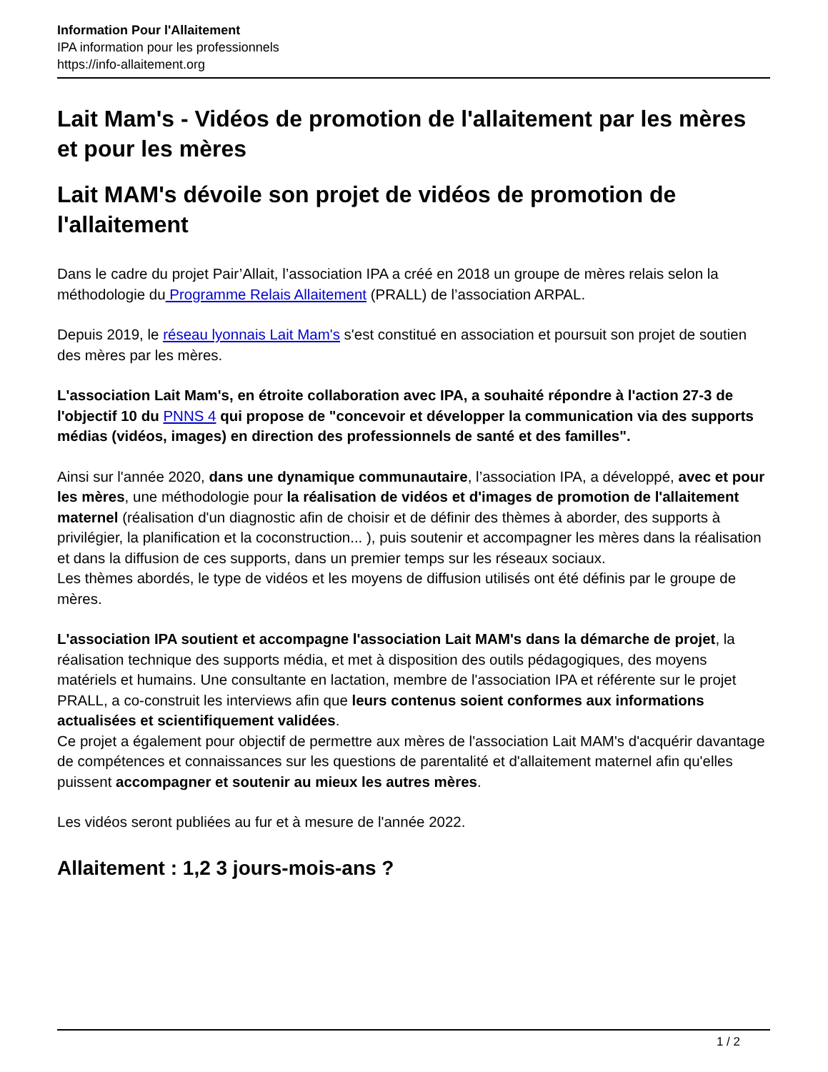Information Pour l'Allaitement
IPA information pour les professionnels
https://info-allaitement.org
Lait Mam's - Vidéos de promotion de l'allaitement par les mères et pour les mères
Lait MAM's dévoile son projet de vidéos de promotion de l'allaitement
Dans le cadre du projet Pair’Allait, l’association IPA a créé en 2018 un groupe de mères relais selon la méthodologie du Programme Relais Allaitement (PRALL) de l’association ARPAL.
Depuis 2019, le réseau lyonnais Lait Mam's s'est constitué en association et poursuit son projet de soutien des mères par les mères.
L'association Lait Mam's, en étroite collaboration avec IPA, a souhaité répondre à l'action 27-3 de l'objectif 10 du PNNS 4 qui propose de "concevoir et développer la communication via des supports médias (vidéos, images) en direction des professionnels de santé et des familles".
Ainsi sur l'année 2020, dans une dynamique communautaire, l’association IPA, a développé, avec et pour les mères, une méthodologie pour la réalisation de vidéos et d'images de promotion de l'allaitement maternel (réalisation d'un diagnostic afin de choisir et de définir des thèmes à aborder, des supports à privilégier, la planification et la coconstruction... ), puis soutenir et accompagner les mères dans la réalisation et dans la diffusion de ces supports, dans un premier temps sur les réseaux sociaux.
Les thèmes abordés, le type de vidéos et les moyens de diffusion utilisés ont été définis par le groupe de mères.
L'association IPA soutient et accompagne l'association Lait MAM's dans la démarche de projet, la réalisation technique des supports média, et met à disposition des outils pédagogiques, des moyens matériels et humains. Une consultante en lactation, membre de l'association IPA et référente sur le projet PRALL, a co-construit les interviews afin que leurs contenus soient conformes aux informations actualisées et scientifiquement validées.
Ce projet a également pour objectif de permettre aux mères de l'association Lait MAM's d'acquérir davantage de compétences et connaissances sur les questions de parentalité et d'allaitement maternel afin qu'elles puissent accompagner et soutenir au mieux les autres mères.
Les vidéos seront publiées au fur et à mesure de l'année 2022.
Allaitement : 1,2 3 jours-mois-ans ?
1 / 2